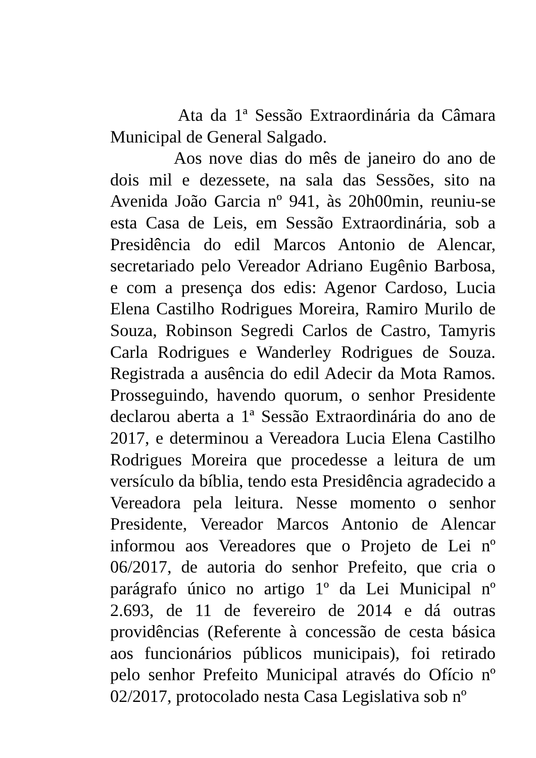Ata da 1ª Sessão Extraordinária da Câmara Municipal de General Salgado.
Aos nove dias do mês de janeiro do ano de dois mil e dezessete, na sala das Sessões, sito na Avenida João Garcia nº 941, às 20h00min, reuniu-se esta Casa de Leis, em Sessão Extraordinária, sob a Presidência do edil Marcos Antonio de Alencar, secretariado pelo Vereador Adriano Eugênio Barbosa, e com a presença dos edis: Agenor Cardoso, Lucia Elena Castilho Rodrigues Moreira, Ramiro Murilo de Souza, Robinson Segredi Carlos de Castro, Tamyris Carla Rodrigues e Wanderley Rodrigues de Souza. Registrada a ausência do edil Adecir da Mota Ramos. Prosseguindo, havendo quorum, o senhor Presidente declarou aberta a 1ª Sessão Extraordinária do ano de 2017, e determinou a Vereadora Lucia Elena Castilho Rodrigues Moreira que procedesse a leitura de um versículo da bíblia, tendo esta Presidência agradecido a Vereadora pela leitura. Nesse momento o senhor Presidente, Vereador Marcos Antonio de Alencar informou aos Vereadores que o Projeto de Lei nº 06/2017, de autoria do senhor Prefeito, que cria o parágrafo único no artigo 1º da Lei Municipal nº 2.693, de 11 de fevereiro de 2014 e dá outras providências (Referente à concessão de cesta básica aos funcionários públicos municipais), foi retirado pelo senhor Prefeito Municipal através do Ofício nº 02/2017, protocolado nesta Casa Legislativa sob nº